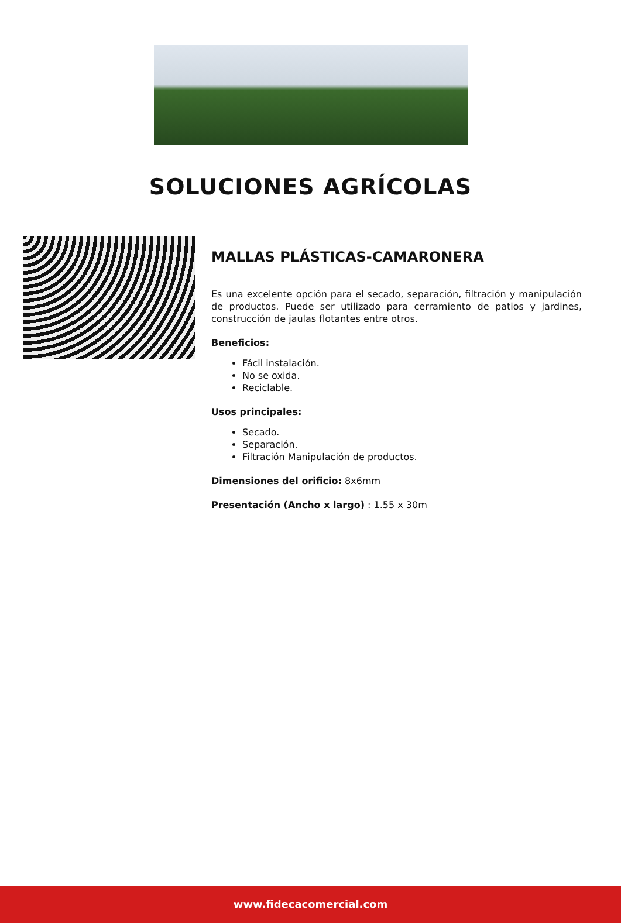SOLUCIONES AGRÍCOLAS
MALLAS PLÁSTICAS-CAMARONERA
Es una excelente opción para el secado, separación, filtración y manipulación de productos. Puede ser utilizado para cerramiento de patios y jardines, construcción de jaulas flotantes entre otros.
Beneficios:
Fácil instalación.
No se oxida.
Reciclable.
Usos principales:
Secado.
Separación.
Filtración Manipulación de productos.
Dimensiones del orificio: 8x6mm
Presentación (Ancho x largo) : 1.55 x 30m
www.fidecacomercial.com